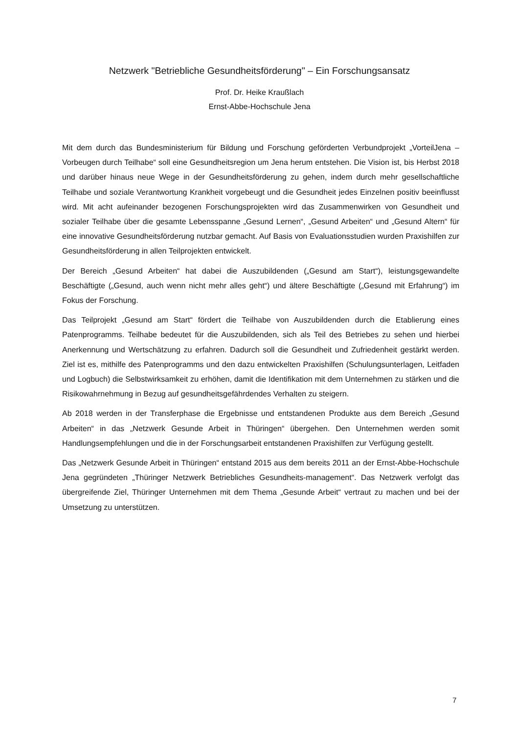Netzwerk "Betriebliche Gesundheitsförderung" – Ein Forschungsansatz
Prof. Dr. Heike Kraußlach
Ernst-Abbe-Hochschule Jena
Mit dem durch das Bundesministerium für Bildung und Forschung geförderten Verbundprojekt „VorteilJena – Vorbeugen durch Teilhabe“ soll eine Gesundheitsregion um Jena herum entstehen. Die Vision ist, bis Herbst 2018 und darüber hinaus neue Wege in der Gesundheitsförderung zu gehen, indem durch mehr gesellschaftliche Teilhabe und soziale Verantwortung Krankheit vorgebeugt und die Gesundheit jedes Einzelnen positiv beeinflusst wird. Mit acht aufeinander bezogenen Forschungsprojekten wird das Zusammenwirken von Gesundheit und sozialer Teilhabe über die gesamte Lebensspanne „Gesund Lernen“, „Gesund Arbeiten“ und „Gesund Altern“ für eine innovative Gesundheitsförderung nutzbar gemacht. Auf Basis von Evaluationsstudien wurden Praxishilfen zur Gesundheitsförderung in allen Teilprojekten entwickelt.
Der Bereich „Gesund Arbeiten“ hat dabei die Auszubildenden („Gesund am Start“), leistungsgewandelte Beschäftigte („Gesund, auch wenn nicht mehr alles geht“) und ältere Beschäftigte („Gesund mit Erfahrung“) im Fokus der Forschung.
Das Teilprojekt „Gesund am Start“ fördert die Teilhabe von Auszubildenden durch die Etablierung eines Patenprogramms. Teilhabe bedeutet für die Auszubildenden, sich als Teil des Betriebes zu sehen und hierbei Anerkennung und Wertschätzung zu erfahren. Dadurch soll die Gesundheit und Zufriedenheit gestärkt werden. Ziel ist es, mithilfe des Patenprogramms und den dazu entwickelten Praxishilfen (Schulungsunterlagen, Leitfaden und Logbuch) die Selbstwirksamkeit zu erhöhen, damit die Identifikation mit dem Unternehmen zu stärken und die Risikowahrnehmung in Bezug auf gesundheitsgefährdendes Verhalten zu steigern.
Ab 2018 werden in der Transferphase die Ergebnisse und entstandenen Produkte aus dem Bereich „Gesund Arbeiten“ in das „Netzwerk Gesunde Arbeit in Thüringen“ übergehen. Den Unternehmen werden somit Handlungsempfehlungen und die in der Forschungsarbeit entstandenen Praxishilfen zur Verfügung gestellt.
Das „Netzwerk Gesunde Arbeit in Thüringen“ entstand 2015 aus dem bereits 2011 an der Ernst-Abbe-Hochschule Jena gegründeten „Thüringer Netzwerk Betriebliches Gesundheits-management“. Das Netzwerk verfolgt das übergreifende Ziel, Thüringer Unternehmen mit dem Thema „Gesunde Arbeit“ vertraut zu machen und bei der Umsetzung zu unterstützen.
7